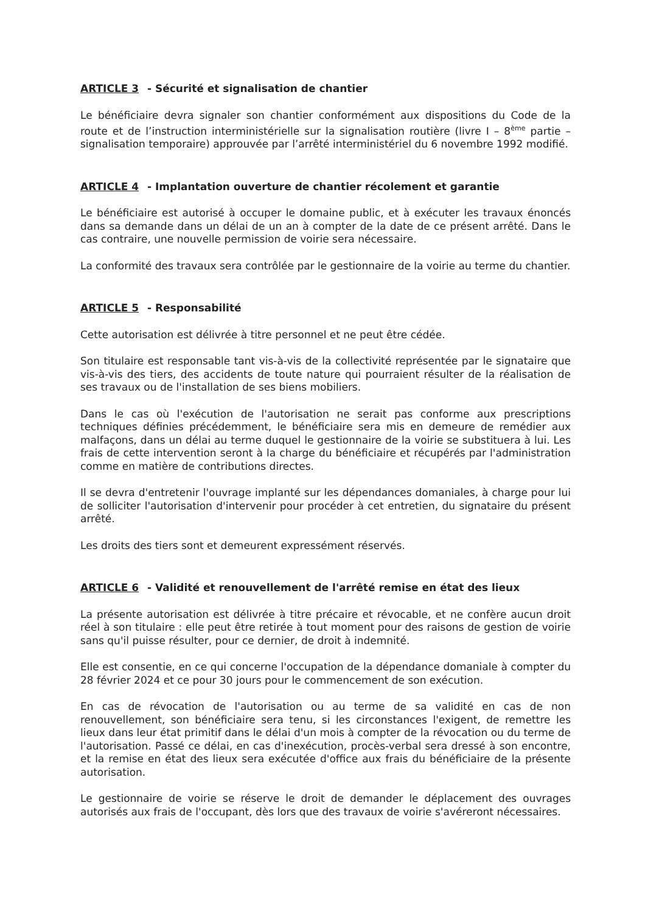ARTICLE 3 - Sécurité et signalisation de chantier
Le bénéficiaire devra signaler son chantier conformément aux dispositions du Code de la route et de l’instruction interministérielle sur la signalisation routière (livre I – 8<sup>ème</sup> partie – signalisation temporaire) approuvée par l’arrêté interministériel du 6 novembre 1992 modifié.
ARTICLE 4 - Implantation ouverture de chantier récolement et garantie
Le bénéficiaire est autorisé à occuper le domaine public, et à exécuter les travaux énoncés dans sa demande dans un délai de un an à compter de la date de ce présent arrêté. Dans le cas contraire, une nouvelle permission de voirie sera nécessaire.
La conformité des travaux sera contrôlée par le gestionnaire de la voirie au terme du chantier.
ARTICLE 5 - Responsabilité
Cette autorisation est délivrée à titre personnel et ne peut être cédée.
Son titulaire est responsable tant vis-à-vis de la collectivité représentée par le signataire que vis-à-vis des tiers, des accidents de toute nature qui pourraient résulter de la réalisation de ses travaux ou de l'installation de ses biens mobiliers.
Dans le cas où l'exécution de l'autorisation ne serait pas conforme aux prescriptions techniques définies précédemment, le bénéficiaire sera mis en demeure de remédier aux malfaçons, dans un délai au terme duquel le gestionnaire de la voirie se substituera à lui. Les frais de cette intervention seront à la charge du bénéficiaire et récupérés par l'administration comme en matière de contributions directes.
Il se devra d'entretenir l'ouvrage implanté sur les dépendances domaniales, à charge pour lui de solliciter l'autorisation d'intervenir pour procéder à cet entretien, du signataire du présent arrêté.
Les droits des tiers sont et demeurent expressément réservés.
ARTICLE 6 - Validité et renouvellement de l'arrêté remise en état des lieux
La présente autorisation est délivrée à titre précaire et révocable, et ne confère aucun droit réel à son titulaire : elle peut être retirée à tout moment pour des raisons de gestion de voirie sans qu'il puisse résulter, pour ce dernier, de droit à indemnité.
Elle est consentie, en ce qui concerne l'occupation de la dépendance domaniale à compter du 28 février 2024 et ce pour 30 jours pour le commencement de son exécution.
En cas de révocation de l'autorisation ou au terme de sa validité en cas de non renouvellement, son bénéficiaire sera tenu, si les circonstances l'exigent, de remettre les lieux dans leur état primitif dans le délai d'un mois à compter de la révocation ou du terme de l'autorisation. Passé ce délai, en cas d'inexécution, procès-verbal sera dressé à son encontre, et la remise en état des lieux sera exécutée d'office aux frais du bénéficiaire de la présente autorisation.
Le gestionnaire de voirie se réserve le droit de demander le déplacement des ouvrages autorisés aux frais de l'occupant, dès lors que des travaux de voirie s'avéreront nécessaires.